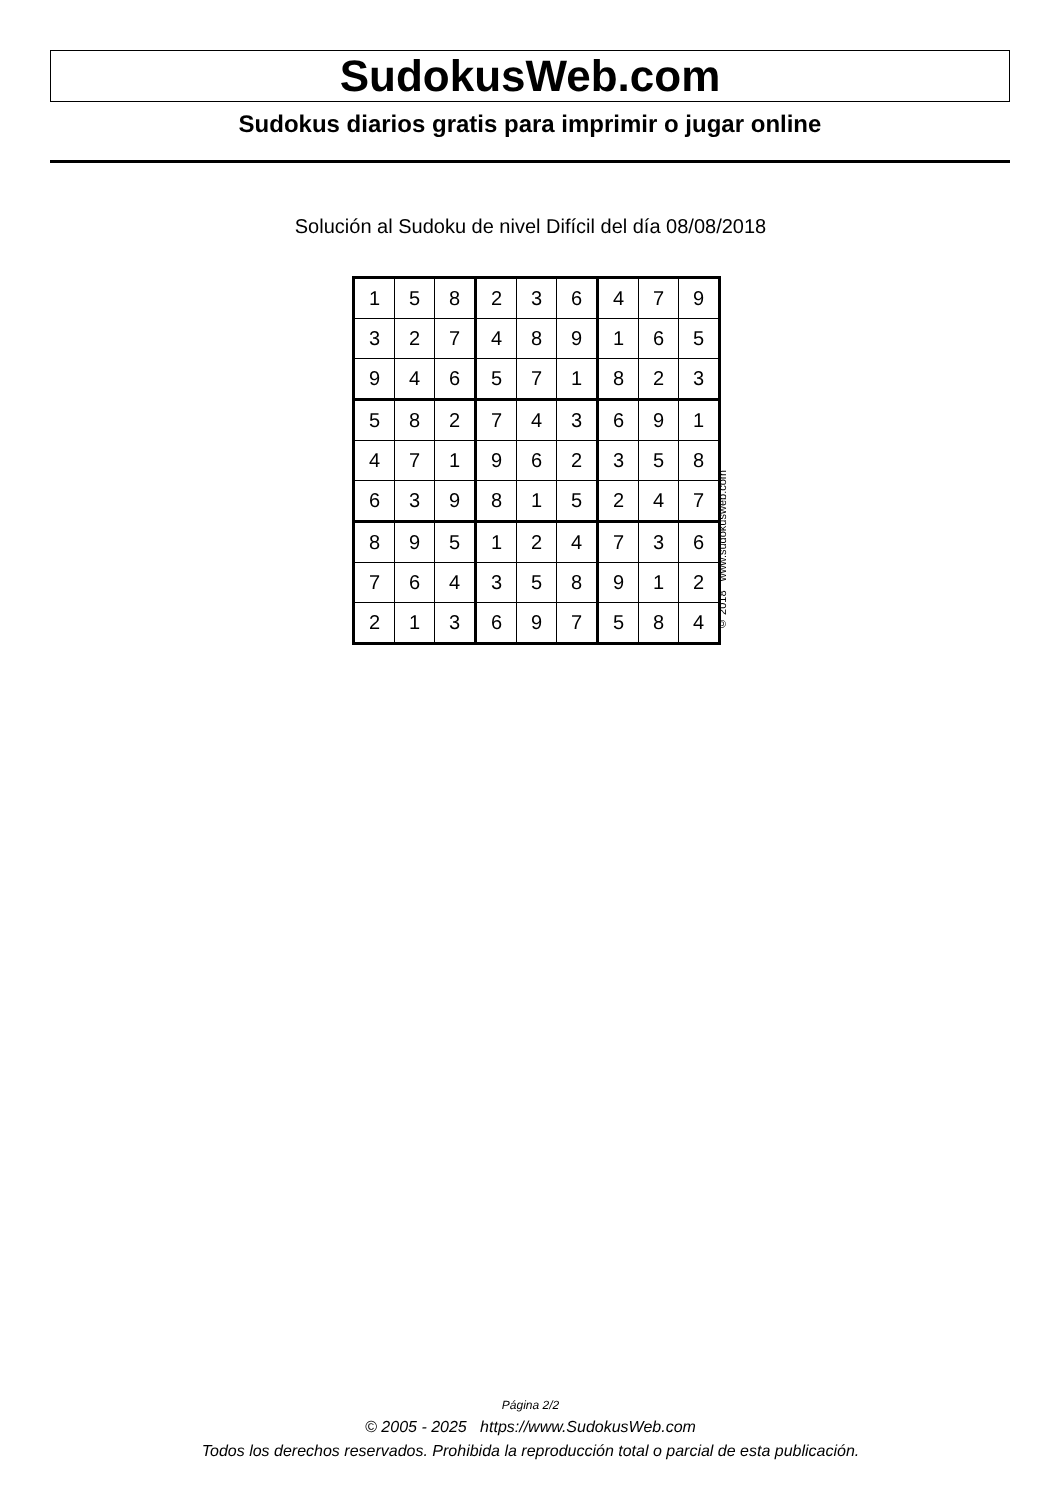SudokusWeb.com
Sudokus diarios gratis para imprimir o jugar online
Solución al Sudoku de nivel Difícil del día 08/08/2018
| 1 | 5 | 8 | 2 | 3 | 6 | 4 | 7 | 9 |
| 3 | 2 | 7 | 4 | 8 | 9 | 1 | 6 | 5 |
| 9 | 4 | 6 | 5 | 7 | 1 | 8 | 2 | 3 |
| 5 | 8 | 2 | 7 | 4 | 3 | 6 | 9 | 1 |
| 4 | 7 | 1 | 9 | 6 | 2 | 3 | 5 | 8 |
| 6 | 3 | 9 | 8 | 1 | 5 | 2 | 4 | 7 |
| 8 | 9 | 5 | 1 | 2 | 4 | 7 | 3 | 6 |
| 7 | 6 | 4 | 3 | 5 | 8 | 9 | 1 | 2 |
| 2 | 1 | 3 | 6 | 9 | 7 | 5 | 8 | 4 |
© 2018 www.sudokusweb.com
Página 2/2
© 2005 - 2025 https://www.SudokusWeb.com
Todos los derechos reservados. Prohibida la reproducción total o parcial de esta publicación.